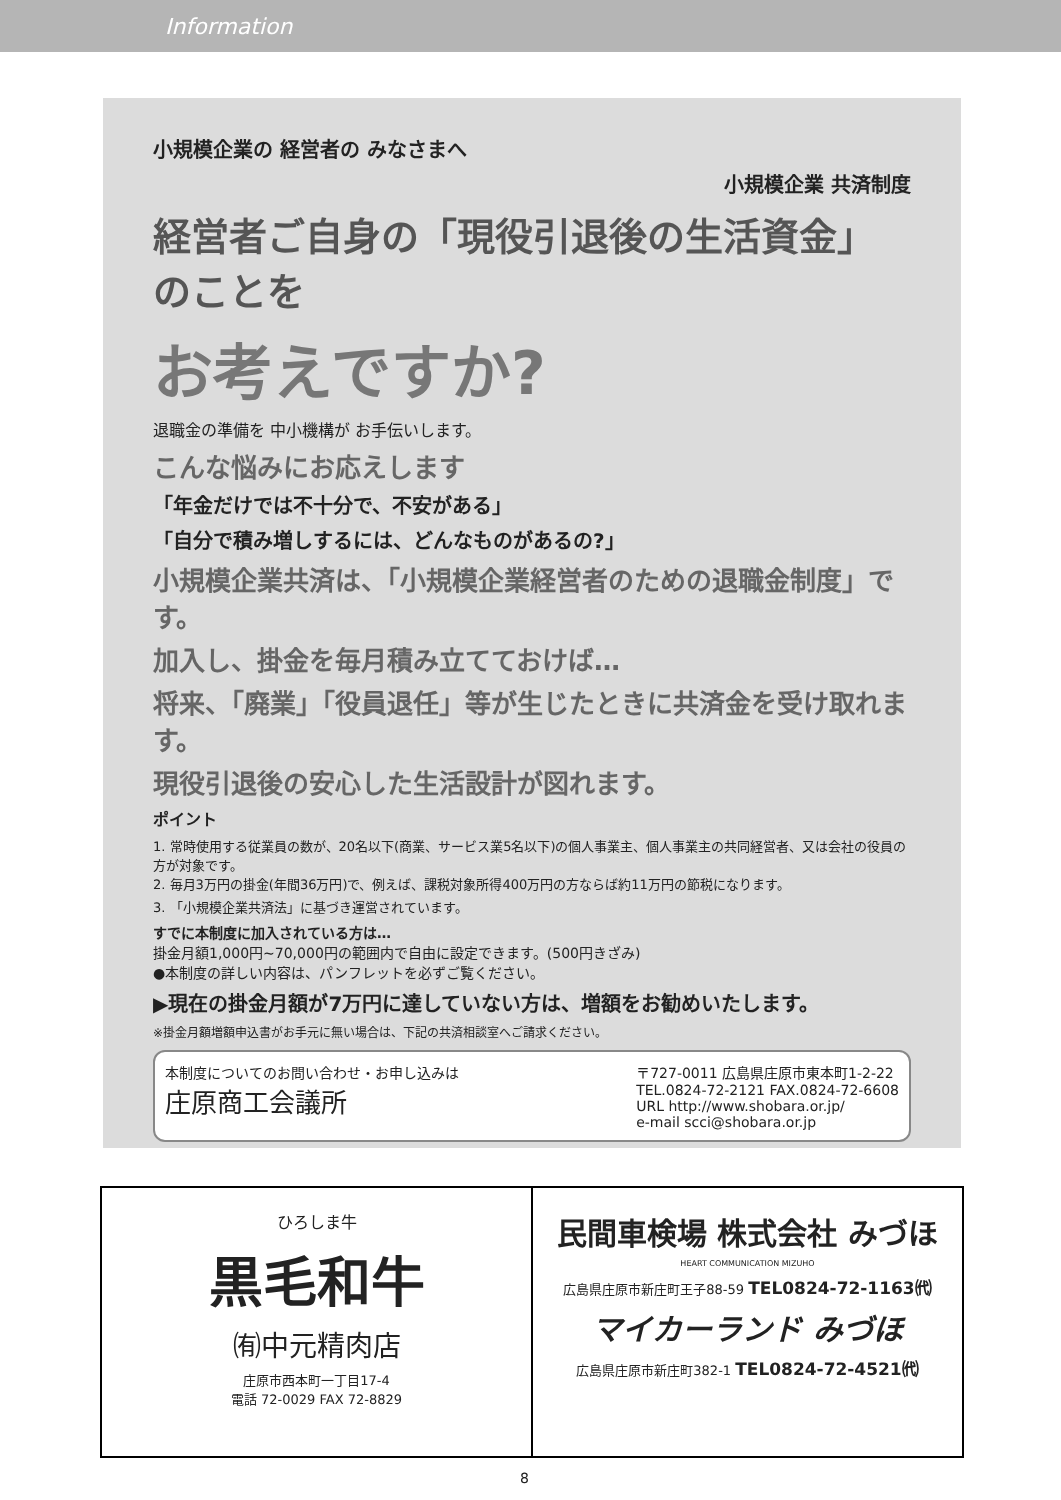Information
小規模企業の 経営者の みなさまへ
小規模企業 共済制度
経営者ご自身の「現役引退後の生活資金」のことを
お考えですか?
退職金の準備を 中小機構が お手伝いします。
こんな悩みにお応えします
「年金だけでは不十分で、不安がある」
「自分で積み増しするには、どんなものがあるの?」
小規模企業共済は、「小規模企業経営者のための退職金制度」です。
加入し、掛金を毎月積み立てておけば…
将来、「廃業」「役員退任」等が生じたときに共済金を受け取れます。
現役引退後の安心した生活設計が図れます。
ポイント
1. 常時使用する従業員の数が、20名以下(商業、サービス業5名以下)の個人事業主、個人事業主の共同経営者、又は会社の役員の方が対象です。
2. 毎月3万円の掛金(年間36万円)で、例えば、課税対象所得400万円の方ならば約11万円の節税になります。
3. 「小規模企業共済法」に基づき運営されています。
すでに本制度に加入されている方は…
掛金月額1,000円~70,000円の範囲内で自由に設定できます。(500円きざみ)
●本制度の詳しい内容は、パンフレットを必ずご覧ください。
▶現在の掛金月額が7万円に達していない方は、増額をお勧めいたします。
※掛金月額増額申込書がお手元に無い場合は、下記の共済相談室へご請求ください。
本制度についてのお問い合わせ・お申し込みは
庄原商工会議所
〒727-0011 広島県庄原市東本町1-2-22
TEL.0824-72-2121 FAX.0824-72-6608
URL http://www.shobara.or.jp/
e-mail scci@shobara.or.jp
ひろしま牛
黒毛和牛
㈲中元精肉店
庄原市西本町一丁目17-4
電話 72-0029 FAX 72-8829
民間車検場 株式会社 みづほ
HEART COMMUNICATION MIZUHO
広島県庄原市新庄町王子88-59 TEL0824-72-1163㈹
マイカーランド みづほ
広島県庄原市新庄町382-1 TEL0824-72-4521㈹
8